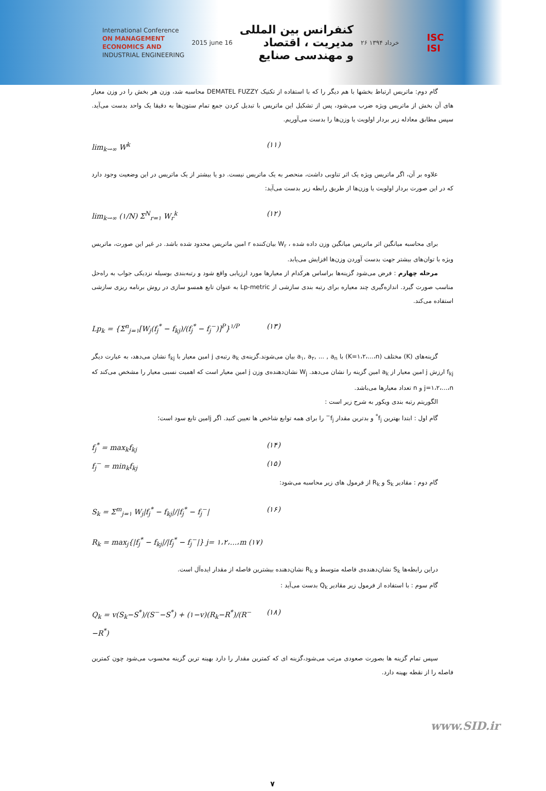International Conference
ON MANAGEMENT
ECONOMICS AND
INDUSTRIAL ENGINEERING
2015 june 16
کنفرانس بین المللی
مدیریت ، اقتصاد
و مهندسی صنایع
۲۶ خرداد ۱۳۹۴
ISC
ISI
گام دوم: ماتریس ارتباط بخشها با هم دیگر را که با استفاده از تکنیک DEMATEL FUZZY محاسبه شد، وزن هر بخش را در وزن معیار های آن بخش از ماتریس ویژه ضرب می‌شود، پس از تشکیل این ماتریس با تبدیل کردن جمع تمام ستون‌ها به دقیقا یک واحد بدست می‌آید. سپس مطابق معادله زیر بردار اولویت یا وزن‌ها را بدست می‌آوریم.
lim<sub>k→∞</sub> W<sup>k</sup> (۱۱)
علاوه بر آن، اگر ماتریس ویژه یک اثر تناوبی داشت، منحصر به یک ماتریس نیست. دو یا بیشتر از یک ماتریس در این وضعیت وجود دارد که در این صورت بردار اولویت یا وزن‌ها از طریق رابطه زیر بدست می‌آید:
lim<sub>k→∞</sub> (۱/N) Σ<sup>N</sup><sub>r=۱</sub> W<sub>r</sub><sup>k</sup> (۱۲)
برای محاسبه میانگین اثر ماتریس میانگین وزن داده شده ، W<sub>r</sub> بیان‌کننده r امین ماتریس محدود شده باشد. در غیر این صورت، ماتریس ویژه با توان‌های بیشتر جهت بدست آوردن وزن‌ها افزایش می‌یابد.
مرحله چهارم : فرض می‌شود گزینه‌ها براساس هرکدام از معیارها مورد ارزیابی واقع شود و رتبه‌بندی بوسیله نزدیکی جواب به راه‌حل مناسب صورت گیرد. اندازه‌گیری چند معیاره برای رتبه بندی سازشی از Lp-metric به عنوان تابع همسو سازی در روش برنامه ریزی سازشی استفاده می‌کند.
Lp<sub>k</sub> = {Σ<sup>n</sup><sub>j=۱</sub>[W<sub>j</sub>(f<sub>j</sub><sup>*</sup> − f<sub>kj</sub>)/(f<sub>j</sub><sup>*</sup> − f<sub>j</sub><sup>−</sup>)]<sup>P</sup>}<sup>۱/P</sup> (۱۳)
گزینه‌های (K) مختلف (K=۱،۲،...،n) با a<sub>۱</sub>, a<sub>۲</sub>, ... , a<sub>n</sub> بیان می‌شوند.گزینه‌ی a<sub>k</sub> رتبه‌ی j امین معیار با f<sub>kj</sub> نشان می‌دهد، به عبارت دیگر f<sub>kj</sub> ارزش j امین معیار از a<sub>k</sub> امین گزینه را نشان می‌دهد. W<sub>j</sub> نشان‌دهنده‌ی وزن j امین معیار است که اهمیت نسبی معیار را مشخص می‌کند که j=۱،۲،...،n و n تعداد معیارها می‌باشد.
الگوریتم رتبه بندی ویکور به شرح زیر است :
گام اول : ابتدا بهترین f<sub>j</sub><sup>*</sup> و بدترین مقدار f<sub>j</sub><sup>−</sup> را برای همه توابع شاخص ها تعیین کنید. اگر jامین تابع سود است؛
f<sub>j</sub><sup>*</sup> = max<sub>k</sub>f<sub>kj</sub> (۱۴)
f<sub>j</sub><sup>−</sup> = min<sub>k</sub>f<sub>kj</sub> (۱۵)
گام دوم : مقادیر S<sub>k</sub> و R<sub>k</sub> از فرمول های زیر محاسبه می‌شود:
S<sub>k</sub> = Σ<sup>m</sup><sub>j=۱</sub> W<sub>j</sub>|f<sub>j</sub><sup>*</sup> − f<sub>kj</sub>|/|f<sub>j</sub><sup>*</sup> − f<sub>j</sub><sup>−</sup>| (۱۶)
R<sub>k</sub> = max<sub>j</sub>{|f<sub>j</sub><sup>*</sup> − f<sub>kj</sub>|/|f<sub>j</sub><sup>*</sup> − f<sub>j</sub><sup>−</sup>|} j= ۱،۲،...،m (۱۷)
دراین رابطه‌ها S<sub>k</sub> نشان‌دهنده‌ی فاصله متوسط و R<sub>k</sub> نشان‌دهنده بیشترین فاصله از مقدار ایده‌آل است.
گام سوم : با استفاده از فرمول زیر مقادیر Q<sub>k</sub> بدست می‌آید :
Q<sub>k</sub> = v(S<sub>k</sub>−S<sup>*</sup>)/(S<sup>−</sup>−S<sup>*</sup>) + (۱−v)(R<sub>k</sub>−R<sup>*</sup>)/(R<sup>−</sup>−R<sup>*</sup>) (۱۸)
سپس تمام گزینه ها بصورت صعودی مرتب می‌شود،گزینه ای که کمترین مقدار را دارد بهینه ترین گزینه محسوب می‌شود چون کمترین فاصله را از نقطه بهینه دارد.
۷
www.SID.ir